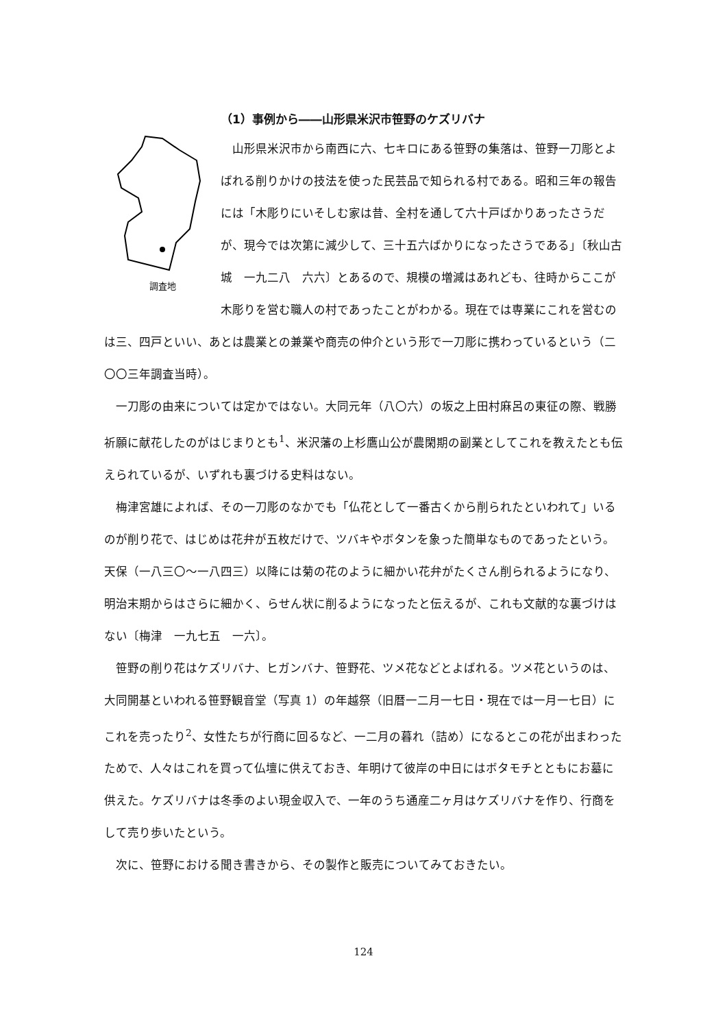（1）事例から――山形県米沢市笹野のケズリバナ
調査地
山形県米沢市から南西に六、七キロにある笹野の集落は、笹野一刀彫とよばれる削りかけの技法を使った民芸品で知られる村である。昭和三年の報告には「木彫りにいそしむ家は昔、全村を通して六十戸ばかりあったさうだが、現今では次第に減少して、三十五六ばかりになったさうである」〔秋山古城　一九二八　六六〕とあるので、規模の増減はあれども、往時からここが木彫りを営む職人の村であったことがわかる。現在では専業にこれを営むのは三、四戸といい、あとは農業との兼業や商売の仲介という形で一刀彫に携わっているという（二〇〇三年調査当時）。
一刀彫の由来については定かではない。大同元年（八〇六）の坂之上田村麻呂の東征の際、戦勝祈願に献花したのがはじまりとも<sup>1</sup>、米沢藩の上杉鷹山公が農閑期の副業としてこれを教えたとも伝えられているが、いずれも裏づける史料はない。
梅津宮雄によれば、その一刀彫のなかでも「仏花として一番古くから削られたといわれて」いるのが削り花で、はじめは花弁が五枚だけで、ツバキやボタンを象った簡単なものであったという。天保（一八三〇〜一八四三）以降には菊の花のように細かい花弁がたくさん削られるようになり、明治末期からはさらに細かく、らせん状に削るようになったと伝えるが、これも文献的な裏づけはない〔梅津　一九七五　一六〕。
笹野の削り花はケズリバナ、ヒガンバナ、笹野花、ツメ花などとよばれる。ツメ花というのは、大同開基といわれる笹野観音堂（写真 1）の年越祭（旧暦一二月一七日・現在では一月一七日）にこれを売ったり<sup>2</sup>、女性たちが行商に回るなど、一二月の暮れ（詰め）になるとこの花が出まわったためで、人々はこれを買って仏壇に供えておき、年明けて彼岸の中日にはボタモチとともにお墓に供えた。ケズリバナは冬季のよい現金収入で、一年のうち通産二ヶ月はケズリバナを作り、行商をして売り歩いたという。
次に、笹野における聞き書きから、その製作と販売についてみておきたい。
124